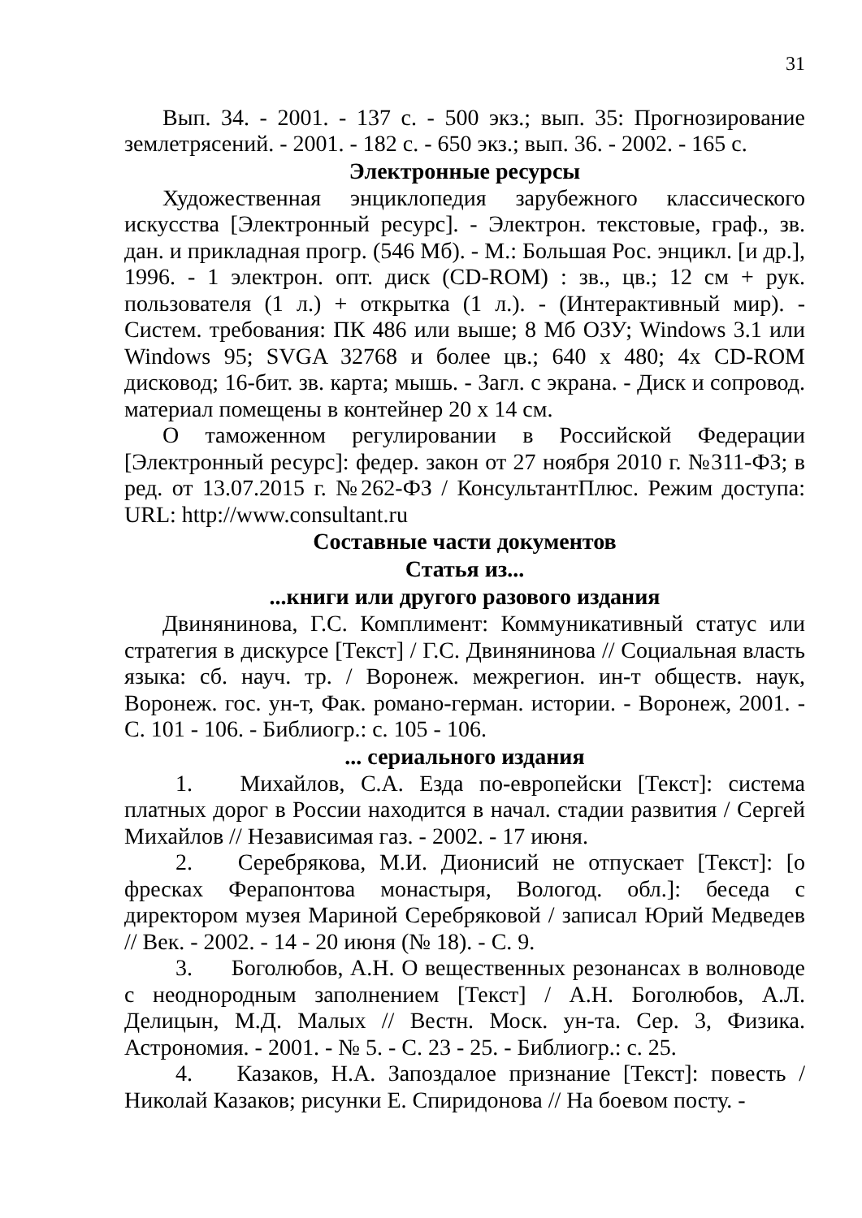31
Вып. 34. - 2001. - 137 с. - 500 экз.; вып. 35: Прогнозирование землетрясений. - 2001. - 182 с. - 650 экз.; вып. 36. - 2002. - 165 с.
Электронные ресурсы
Художественная энциклопедия зарубежного классического искусства [Электронный ресурс]. - Электрон. текстовые, граф., зв. дан. и прикладная прогр. (546 Мб). - М.: Большая Рос. энцикл. [и др.], 1996. - 1 электрон. опт. диск (CD-ROM) : зв., цв.; 12 см + рук. пользователя (1 л.) + открытка (1 л.). - (Интерактивный мир). - Систем. требования: ПК 486 или выше; 8 Мб ОЗУ; Windows 3.1 или Windows 95; SVGA 32768 и более цв.; 640 x 480; 4x CD-ROM дисковод; 16-бит. зв. карта; мышь. - Загл. с экрана. - Диск и сопровод. материал помещены в контейнер 20 x 14 см.
О таможенном регулировании в Российской Федерации [Электронный ресурс]: федер. закон от 27 ноября 2010 г. №311-ФЗ; в ред. от 13.07.2015 г. №262-ФЗ / КонсультантПлюс. Режим доступа: URL: http://www.consultant.ru
Составные части документов
Статья из...
...книги или другого разового издания
Двинянинова, Г.С. Комплимент: Коммуникативный статус или стратегия в дискурсе [Текст] / Г.С. Двинянинова // Социальная власть языка: сб. науч. тр. / Воронеж. межрегион. ин-т обществ. наук, Воронеж. гос. ун-т, Фак. романо-герман. истории. - Воронеж, 2001. - С. 101 - 106. - Библиогр.: с. 105 - 106.
... сериального издания
1. Михайлов, С.А. Езда по-европейски [Текст]: система платных дорог в России находится в начал. стадии развития / Сергей Михайлов // Независимая газ. - 2002. - 17 июня.
2. Серебрякова, М.И. Дионисий не отпускает [Текст]: [о фресках Ферапонтова монастыря, Вологод. обл.]: беседа с директором музея Мариной Серебряковой / записал Юрий Медведев // Век. - 2002. - 14 - 20 июня (№ 18). - С. 9.
3. Боголюбов, А.Н. О вещественных резонансах в волноводе с неоднородным заполнением [Текст] / А.Н. Боголюбов, А.Л. Делицын, М.Д. Малых // Вестн. Моск. ун-та. Сер. 3, Физика. Астрономия. - 2001. - № 5. - С. 23 - 25. - Библиогр.: с. 25.
4. Казаков, Н.А. Запоздалое признание [Текст]: повесть / Николай Казаков; рисунки Е. Спиридонова // На боевом посту. -